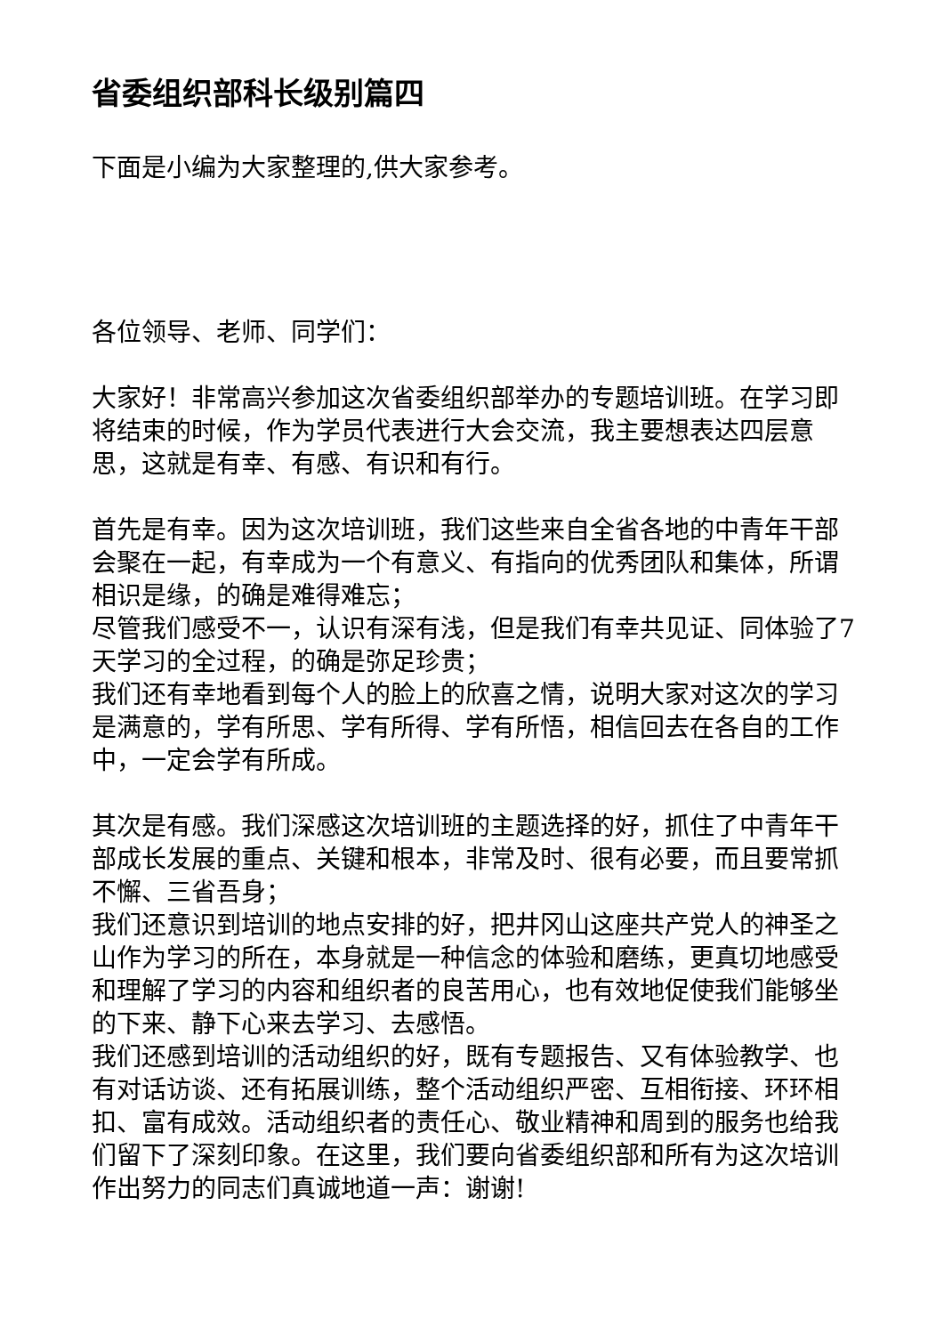省委组织部科长级别篇四
下面是小编为大家整理的,供大家参考。
各位领导、老师、同学们：
大家好！非常高兴参加这次省委组织部举办的专题培训班。在学习即将结束的时候，作为学员代表进行大会交流，我主要想表达四层意思，这就是有幸、有感、有识和有行。
首先是有幸。因为这次培训班，我们这些来自全省各地的中青年干部会聚在一起，有幸成为一个有意义、有指向的优秀团队和集体，所谓相识是缘，的确是难得难忘；
尽管我们感受不一，认识有深有浅，但是我们有幸共见证、同体验了7天学习的全过程，的确是弥足珍贵；
我们还有幸地看到每个人的脸上的欣喜之情，说明大家对这次的学习是满意的，学有所思、学有所得、学有所悟，相信回去在各自的工作中，一定会学有所成。
其次是有感。我们深感这次培训班的主题选择的好，抓住了中青年干部成长发展的重点、关键和根本，非常及时、很有必要，而且要常抓不懈、三省吾身；
我们还意识到培训的地点安排的好，把井冈山这座共产党人的神圣之山作为学习的所在，本身就是一种信念的体验和磨练，更真切地感受和理解了学习的内容和组织者的良苦用心，也有效地促使我们能够坐的下来、静下心来去学习、去感悟。
我们还感到培训的活动组织的好，既有专题报告、又有体验教学、也有对话访谈、还有拓展训练，整个活动组织严密、互相衔接、环环相扣、富有成效。活动组织者的责任心、敬业精神和周到的服务也给我们留下了深刻印象。在这里，我们要向省委组织部和所有为这次培训作出努力的同志们真诚地道一声：谢谢!